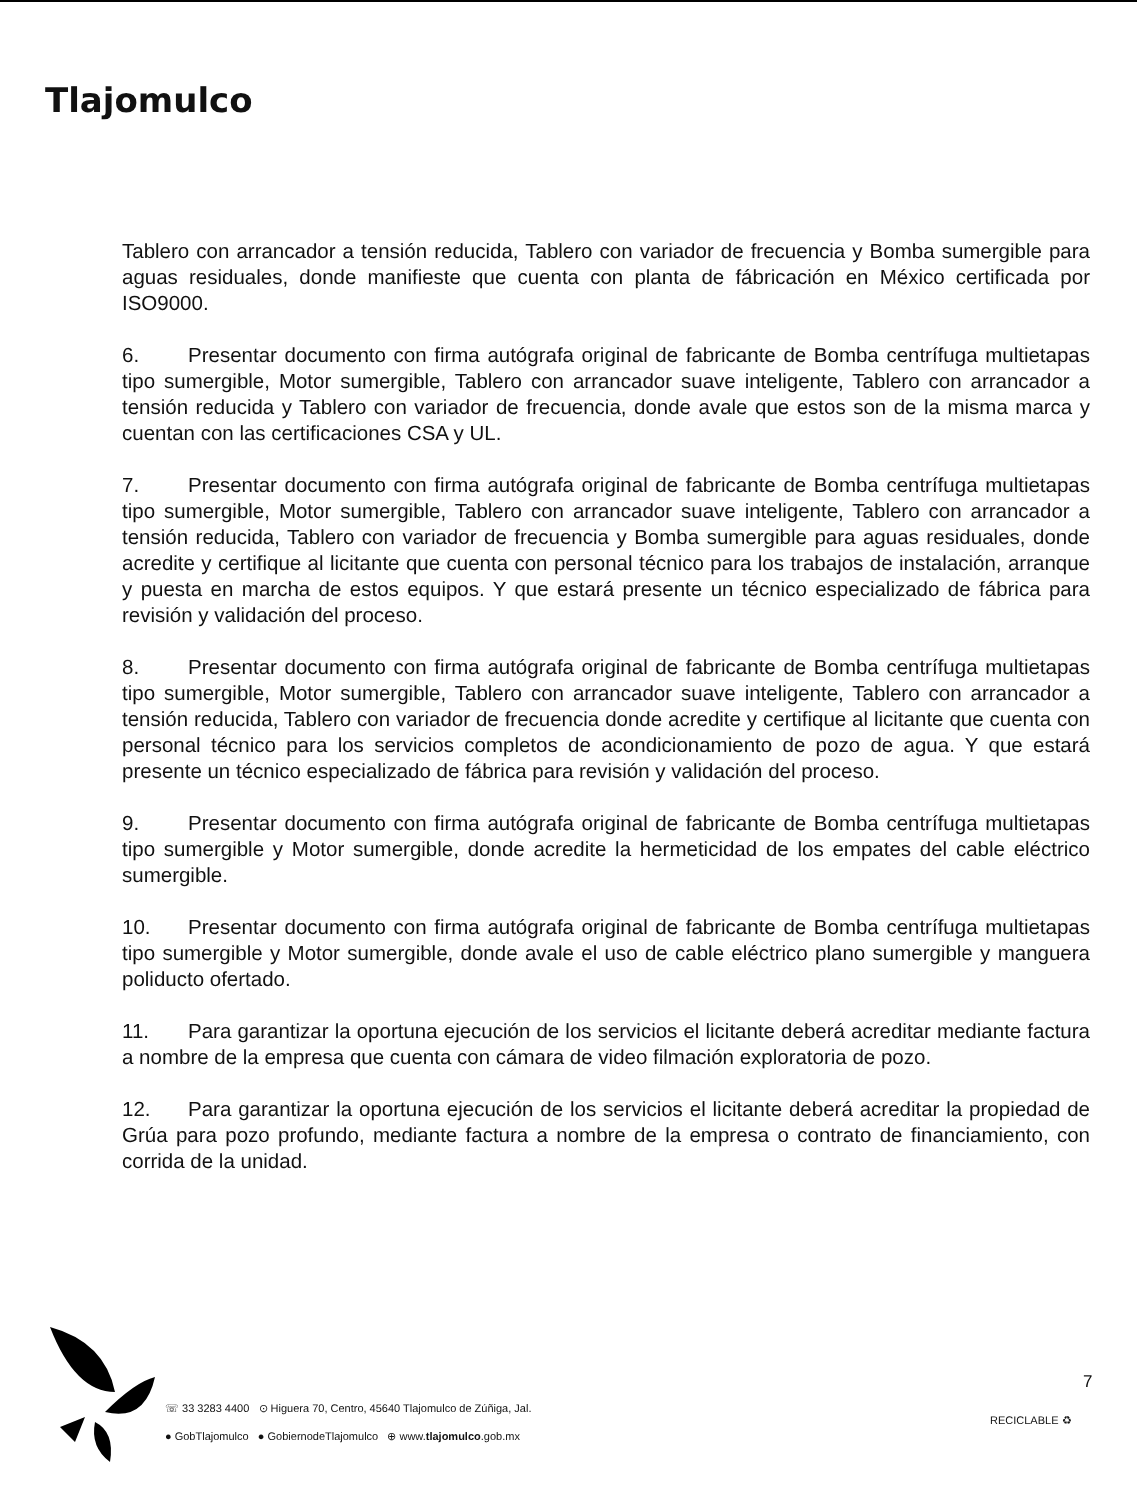Tlajomulco
Tablero con arrancador a tensión reducida, Tablero con variador de frecuencia y Bomba sumergible para aguas residuales, donde manifieste que cuenta con planta de fábricación en México certificada por ISO9000.
6. Presentar documento con firma autógrafa original de fabricante de Bomba centrífuga multietapas tipo sumergible, Motor sumergible, Tablero con arrancador suave inteligente, Tablero con arrancador a tensión reducida y Tablero con variador de frecuencia, donde avale que estos son de la misma marca y cuentan con las certificaciones CSA y UL.
7. Presentar documento con firma autógrafa original de fabricante de Bomba centrífuga multietapas tipo sumergible, Motor sumergible, Tablero con arrancador suave inteligente, Tablero con arrancador a tensión reducida, Tablero con variador de frecuencia y Bomba sumergible para aguas residuales, donde acredite y certifique al licitante que cuenta con personal técnico para los trabajos de instalación, arranque y puesta en marcha de estos equipos. Y que estará presente un técnico especializado de fábrica para revisión y validación del proceso.
8. Presentar documento con firma autógrafa original de fabricante de Bomba centrífuga multietapas tipo sumergible, Motor sumergible, Tablero con arrancador suave inteligente, Tablero con arrancador a tensión reducida, Tablero con variador de frecuencia donde acredite y certifique al licitante que cuenta con personal técnico para los servicios completos de acondicionamiento de pozo de agua. Y que estará presente un técnico especializado de fábrica para revisión y validación del proceso.
9. Presentar documento con firma autógrafa original de fabricante de Bomba centrífuga multietapas tipo sumergible y Motor sumergible, donde acredite la hermeticidad de los empates del cable eléctrico sumergible.
10. Presentar documento con firma autógrafa original de fabricante de Bomba centrífuga multietapas tipo sumergible y Motor sumergible, donde avale el uso de cable eléctrico plano sumergible y manguera poliducto ofertado.
11. Para garantizar la oportuna ejecución de los servicios el licitante deberá acreditar mediante factura a nombre de la empresa que cuenta con cámara de video filmación exploratoria de pozo.
12. Para garantizar la oportuna ejecución de los servicios el licitante deberá acreditar la propiedad de Grúa para pozo profundo, mediante factura a nombre de la empresa o contrato de financiamiento, con corrida de la unidad.
☏ 33 3283 4400 ⊙ Higuera 70, Centro, 45640 Tlajomulco de Zúñiga, Jal.
● GobTlajomulco ● GobiernodeTlajomulco ⊕ www.tlajomulco.gob.mx
7
RECICLABLE ♻